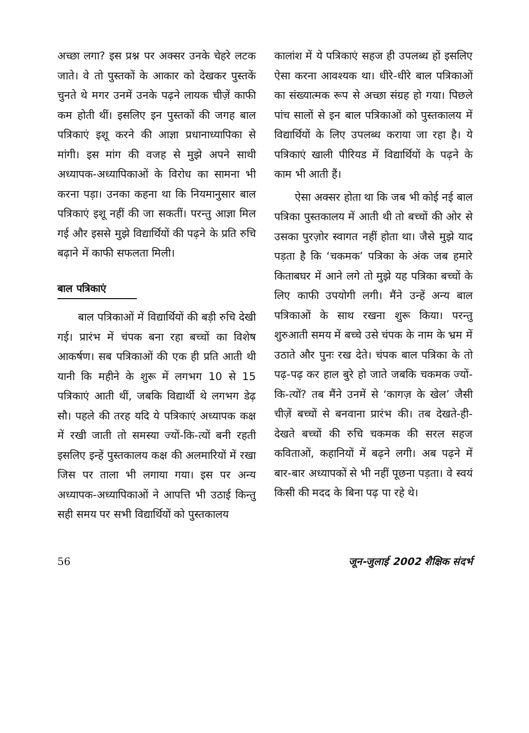अच्छा लगा? इस प्रश्न पर अक्सर उनके चेहरे लटक जाते। वे तो पुस्तकों के आकार को देखकर पुस्तकें चुनते थे मगर उनमें उनके पढ़ने लायक चीज़ें काफी कम होती थीं। इसलिए इन पुस्तकों की जगह बाल पत्रिकाएं इशू करने की आज्ञा प्रधानाध्यापिका से मांगी। इस मांग की वजह से मुझे अपने साथी अध्यापक-अध्यापिकाओं के विरोध का सामना भी करना पड़ा। उनका कहना था कि नियमानुसार बाल पत्रिकाएं इशू नहीं की जा सकतीं। परन्तु आज्ञा मिल गई और इससे मुझे विद्यार्थियों की पढ़ने के प्रति रुचि बढ़ाने में काफी सफलता मिली।
बाल पत्रिकाएं
बाल पत्रिकाओं में विद्यार्थियों की बड़ी रुचि देखी गई। प्रारंभ में चंपक बना रहा बच्चों का विशेष आकर्षण। सब पत्रिकाओं की एक ही प्रति आती थी यानी कि महीने के शुरू में लगभग 10 से 15 पत्रिकाएं आती थीं, जबकि विद्यार्थी थे लगभग डेढ़ सौ। पहले की तरह यदि ये पत्रिकाएं अध्यापक कक्ष में रखी जाती तो समस्या ज्यों-कि-त्यों बनी रहती इसलिए इन्हें पुस्तकालय कक्ष की अलमारियों में रखा जिस पर ताला भी लगाया गया। इस पर अन्य अध्यापक-अध्यापिकाओं ने आपत्ति भी उठाई किन्तु सही समय पर सभी विद्यार्थियों को पुस्तकालय
कालांश में ये पत्रिकाएं सहज ही उपलब्ध हों इसलिए ऐसा करना आवश्यक था। धीरे-धीरे बाल पत्रिकाओं का संख्यात्मक रूप से अच्छा संग्रह हो गया। पिछले पांच सालों से इन बाल पत्रिकाओं को पुस्तकालय में विद्यार्थियों के लिए उपलब्ध कराया जा रहा है। ये पत्रिकाएं खाली पीरियड में विद्यार्थियों के पढ़ने के काम भी आती हैं।
ऐसा अक्सर होता था कि जब भी कोई नई बाल पत्रिका पुस्तकालय में आती थी तो बच्चों की ओर से उसका पुरज़ोर स्वागत नहीं होता था। जैसे मुझे याद पड़ता है कि ‘चकमक’ पत्रिका के अंक जब हमारे किताबघर में आने लगे तो मुझे यह पत्रिका बच्चों के लिए काफी उपयोगी लगी। मैंने उन्हें अन्य बाल पत्रिकाओं के साथ रखना शुरू किया। परन्तु शुरुआती समय में बच्चे उसे चंपक के नाम के भ्रम में उठाते और पुनः रख देते। चंपक बाल पत्रिका के तो पढ़-पढ़ कर हाल बुरे हो जाते जबकि चकमक ज्यों-कि-त्यों? तब मैंने उनमें से ‘कागज़ के खेल’ जैसी चीज़ें बच्चों से बनवाना प्रारंभ की। तब देखते-ही-देखते बच्चों की रुचि चकमक की सरल सहज कविताओं, कहानियों में बढ़ने लगी। अब पढ़ने में बार-बार अध्यापकों से भी नहीं पूछना पड़ता। वे स्वयं किसी की मदद के बिना पढ़ पा रहे थे।
56 जून-जुलाई 2002 शैक्षिक संदर्भ